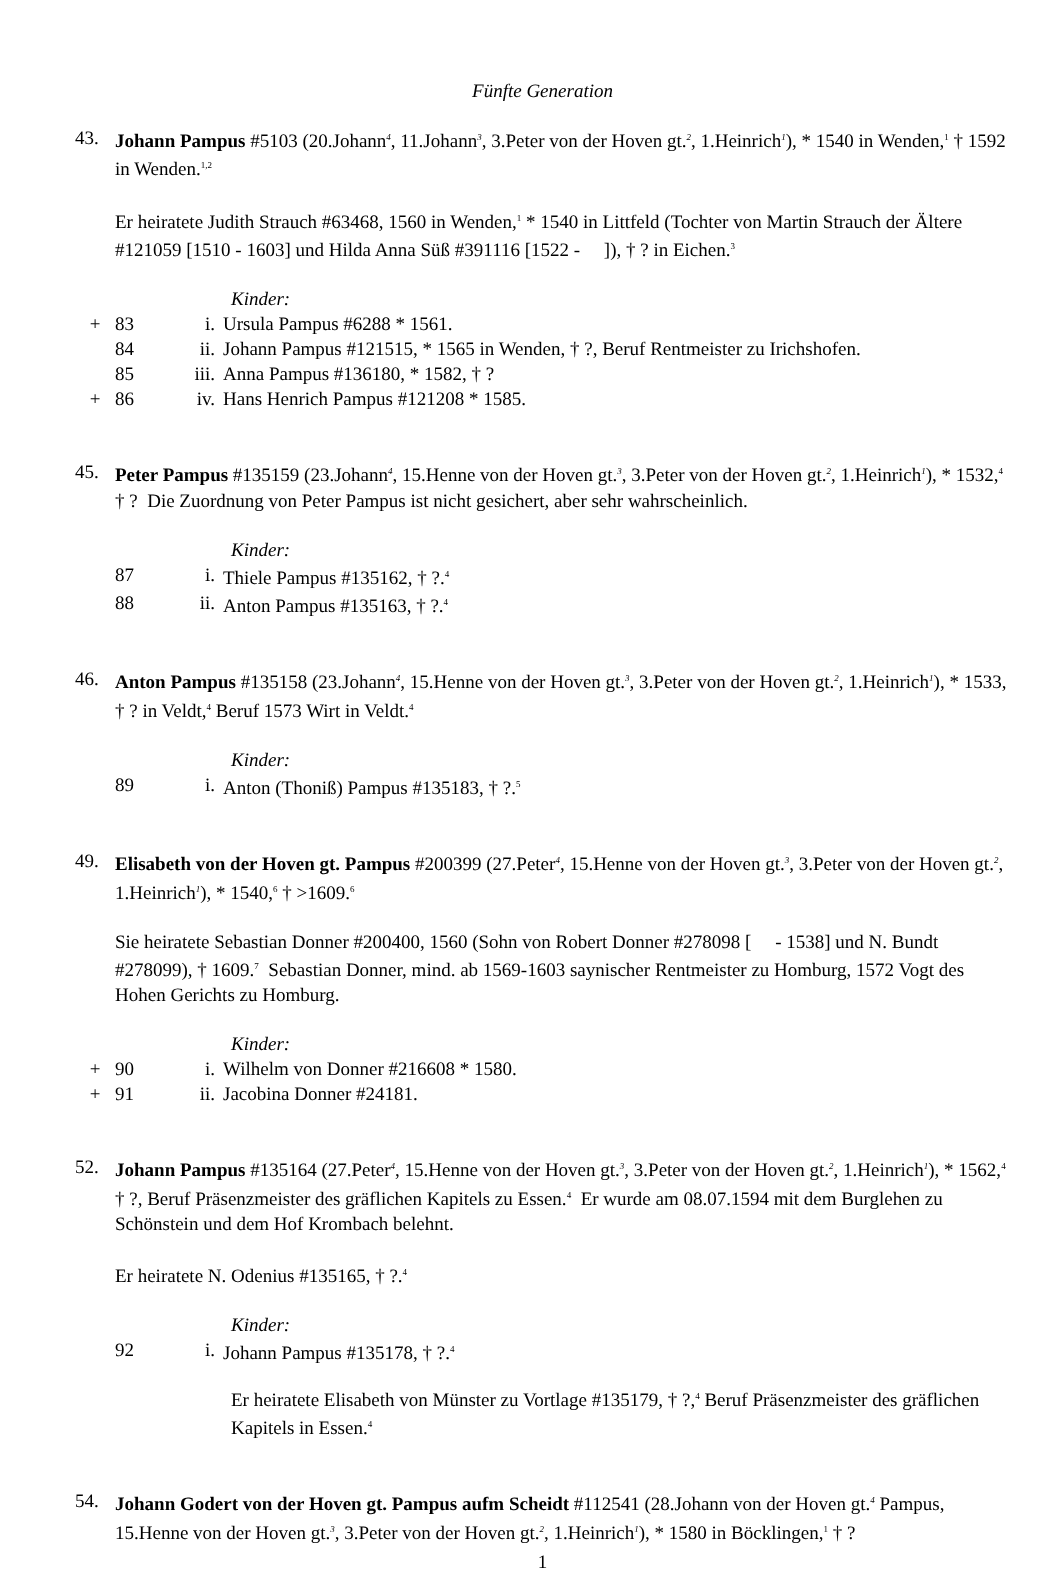Fünfte Generation
43. Johann Pampus #5103 (20.Johann<sup>4</sup>, 11.Johann<sup>3</sup>, 3.Peter von der Hoven gt.<sup>2</sup>, 1.Heinrich<sup>1</sup>), * 1540 in Wenden,<sup>1</sup> † 1592 in Wenden.<sup>1,2</sup>
Er heiratete Judith Strauch #63468, 1560 in Wenden,<sup>1</sup> * 1540 in Littfeld (Tochter von Martin Strauch der Ältere #121059 [1510 - 1603] und Hilda Anna Süß #391116 [1522 - ]), † ? in Eichen.<sup>3</sup>
Kinder:
+ 83 i. Ursula Pampus #6288 * 1561.
84 ii. Johann Pampus #121515, * 1565 in Wenden, † ?, Beruf Rentmeister zu Irichshofen.
85 iii. Anna Pampus #136180, * 1582, † ?
+ 86 iv. Hans Henrich Pampus #121208 * 1585.
45. Peter Pampus #135159 (23.Johann<sup>4</sup>, 15.Henne von der Hoven gt.<sup>3</sup>, 3.Peter von der Hoven gt.<sup>2</sup>, 1.Heinrich<sup>1</sup>), * 1532,<sup>4</sup> † ? Die Zuordnung von Peter Pampus ist nicht gesichert, aber sehr wahrscheinlich.
Kinder:
87 i. Thiele Pampus #135162, † ?.<sup>4</sup>
88 ii. Anton Pampus #135163, † ?.<sup>4</sup>
46. Anton Pampus #135158 (23.Johann<sup>4</sup>, 15.Henne von der Hoven gt.<sup>3</sup>, 3.Peter von der Hoven gt.<sup>2</sup>, 1.Heinrich<sup>1</sup>), * 1533, † ? in Veldt,<sup>4</sup> Beruf 1573 Wirt in Veldt.<sup>4</sup>
Kinder:
89 i. Anton (Thoniß) Pampus #135183, † ?.<sup>5</sup>
49. Elisabeth von der Hoven gt. Pampus #200399 (27.Peter<sup>4</sup>, 15.Henne von der Hoven gt.<sup>3</sup>, 3.Peter von der Hoven gt.<sup>2</sup>, 1.Heinrich<sup>1</sup>), * 1540,<sup>6</sup> † >1609.<sup>6</sup>
Sie heiratete Sebastian Donner #200400, 1560 (Sohn von Robert Donner #278098 [ - 1538] und N. Bundt #278099), † 1609.<sup>7</sup> Sebastian Donner, mind. ab 1569-1603 saynischer Rentmeister zu Homburg, 1572 Vogt des Hohen Gerichts zu Homburg.
Kinder:
+ 90 i. Wilhelm von Donner #216608 * 1580.
+ 91 ii. Jacobina Donner #24181.
52. Johann Pampus #135164 (27.Peter<sup>4</sup>, 15.Henne von der Hoven gt.<sup>3</sup>, 3.Peter von der Hoven gt.<sup>2</sup>, 1.Heinrich<sup>1</sup>), * 1562,<sup>4</sup> † ?, Beruf Präsenzmeister des gräflichen Kapitels zu Essen.<sup>4</sup> Er wurde am 08.07.1594 mit dem Burglehen zu Schönstein und dem Hof Krombach belehnt.
Er heiratete N. Odenius #135165, † ?.<sup>4</sup>
Kinder:
92 i. Johann Pampus #135178, † ?.<sup>4</sup>
Er heiratete Elisabeth von Münster zu Vortlage #135179, † ?,<sup>4</sup> Beruf Präsenzmeister des gräflichen Kapitels in Essen.<sup>4</sup>
54. Johann Godert von der Hoven gt. Pampus aufm Scheidt #112541 (28.Johann von der Hoven gt.<sup>4</sup> Pampus, 15.Henne von der Hoven gt.<sup>3</sup>, 3.Peter von der Hoven gt.<sup>2</sup>, 1.Heinrich<sup>1</sup>), * 1580 in Böcklingen,<sup>1</sup> † ?
1